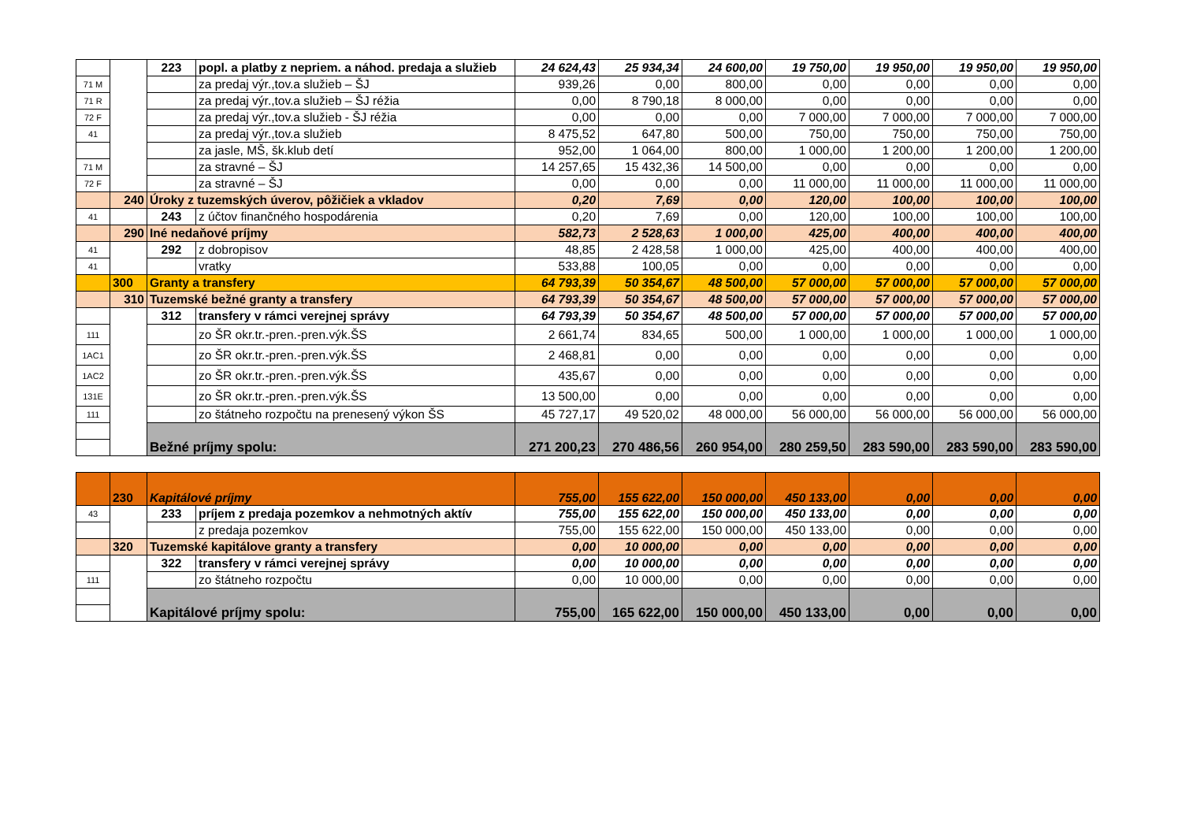| | | 223 | popl. a platby z nepriem. a náhod. predaja a služieb | 24 624,43 | 25 934,34 | 24 600,00 | 19 750,00 | 19 950,00 | 19 950,00 | 19 950,00 |
| 71 M | | | za predaj výr.,tov.a služieb – ŠJ | 939,26 | 0,00 | 800,00 | 0,00 | 0,00 | 0,00 | 0,00 |
| 71 R | | | za predaj výr.,tov.a služieb – ŠJ réžia | 0,00 | 8 790,18 | 8 000,00 | 0,00 | 0,00 | 0,00 | 0,00 |
| 72 F | | | za predaj výr.,tov.a služieb - ŠJ réžia | 0,00 | 0,00 | 0,00 | 7 000,00 | 7 000,00 | 7 000,00 | 7 000,00 |
| 41 | | | za predaj výr.,tov.a služieb | 8 475,52 | 647,80 | 500,00 | 750,00 | 750,00 | 750,00 | 750,00 |
| | | | za jasle, MŠ, šk.klub detí | 952,00 | 1 064,00 | 800,00 | 1 000,00 | 1 200,00 | 1 200,00 | 1 200,00 |
| 71 M | | | za stravné – ŠJ | 14 257,65 | 15 432,36 | 14 500,00 | 0,00 | 0,00 | 0,00 | 0,00 |
| 72 F | | | za stravné – ŠJ | 0,00 | 0,00 | 0,00 | 11 000,00 | 11 000,00 | 11 000,00 | 11 000,00 |
| | 240 | Úroky z tuzemských úverov, pôžičiek a vkladov | | 0,20 | 7,69 | 0,00 | 120,00 | 100,00 | 100,00 | 100,00 |
| 41 | | 243 | z účtov finančného hospodárenia | 0,20 | 7,69 | 0,00 | 120,00 | 100,00 | 100,00 | 100,00 |
| | 290 | Iné nedaňové príjmy | | 582,73 | 2 528,63 | 1 000,00 | 425,00 | 400,00 | 400,00 | 400,00 |
| 41 | | 292 | z dobropisov | 48,85 | 2 428,58 | 1 000,00 | 425,00 | 400,00 | 400,00 | 400,00 |
| 41 | | | vratky | 533,88 | 100,05 | 0,00 | 0,00 | 0,00 | 0,00 | 0,00 |
| | 300 | Granty a transfery | | 64 793,39 | 50 354,67 | 48 500,00 | 57 000,00 | 57 000,00 | 57 000,00 | 57 000,00 |
| | 310 | Tuzemské bežné granty a transfery | | 64 793,39 | 50 354,67 | 48 500,00 | 57 000,00 | 57 000,00 | 57 000,00 | 57 000,00 |
| | | 312 | transfery v rámci verejnej správy | 64 793,39 | 50 354,67 | 48 500,00 | 57 000,00 | 57 000,00 | 57 000,00 | 57 000,00 |
| 111 | | | zo ŠR okr.tr.-pren.-pren.výk.ŠS | 2 661,74 | 834,65 | 500,00 | 1 000,00 | 1 000,00 | 1 000,00 | 1 000,00 |
| 1AC1 | | | zo ŠR okr.tr.-pren.-pren.výk.ŠS | 2 468,81 | 0,00 | 0,00 | 0,00 | 0,00 | 0,00 | 0,00 |
| 1AC2 | | | zo ŠR okr.tr.-pren.-pren.výk.ŠS | 435,67 | 0,00 | 0,00 | 0,00 | 0,00 | 0,00 | 0,00 |
| 131E | | | zo ŠR okr.tr.-pren.-pren.výk.ŠS | 13 500,00 | 0,00 | 0,00 | 0,00 | 0,00 | 0,00 | 0,00 |
| 111 | | | zo štátneho rozpočtu na prenesený výkon ŠS | 45 727,17 | 49 520,02 | 48 000,00 | 56 000,00 | 56 000,00 | 56 000,00 | 56 000,00 |
| | | Bežné príjmy spolu: | | 271 200,23 | 270 486,56 | 260 954,00 | 280 259,50 | 283 590,00 | 283 590,00 | 283 590,00 |
| | 230 | Kapitálové príjmy | | 755,00 | 155 622,00 | 150 000,00 | 450 133,00 | 0,00 | 0,00 | 0,00 |
| 43 | | 233 | príjem z predaja pozemkov a nehmotných aktív | 755,00 | 155 622,00 | 150 000,00 | 450 133,00 | 0,00 | 0,00 | 0,00 |
| | | | z predaja pozemkov | 755,00 | 155 622,00 | 150 000,00 | 450 133,00 | 0,00 | 0,00 | 0,00 |
| | 320 | Tuzemské kapitálove granty a transfery | | 0,00 | 10 000,00 | 0,00 | 0,00 | 0,00 | 0,00 | 0,00 |
| | | 322 | transfery v rámci verejnej správy | 0,00 | 10 000,00 | 0,00 | 0,00 | 0,00 | 0,00 | 0,00 |
| 111 | | | zo štátneho rozpočtu | 0,00 | 10 000,00 | 0,00 | 0,00 | 0,00 | 0,00 | 0,00 |
| | | Kapitálové príjmy spolu: | | 755,00 | 165 622,00 | 150 000,00 | 450 133,00 | 0,00 | 0,00 | 0,00 |